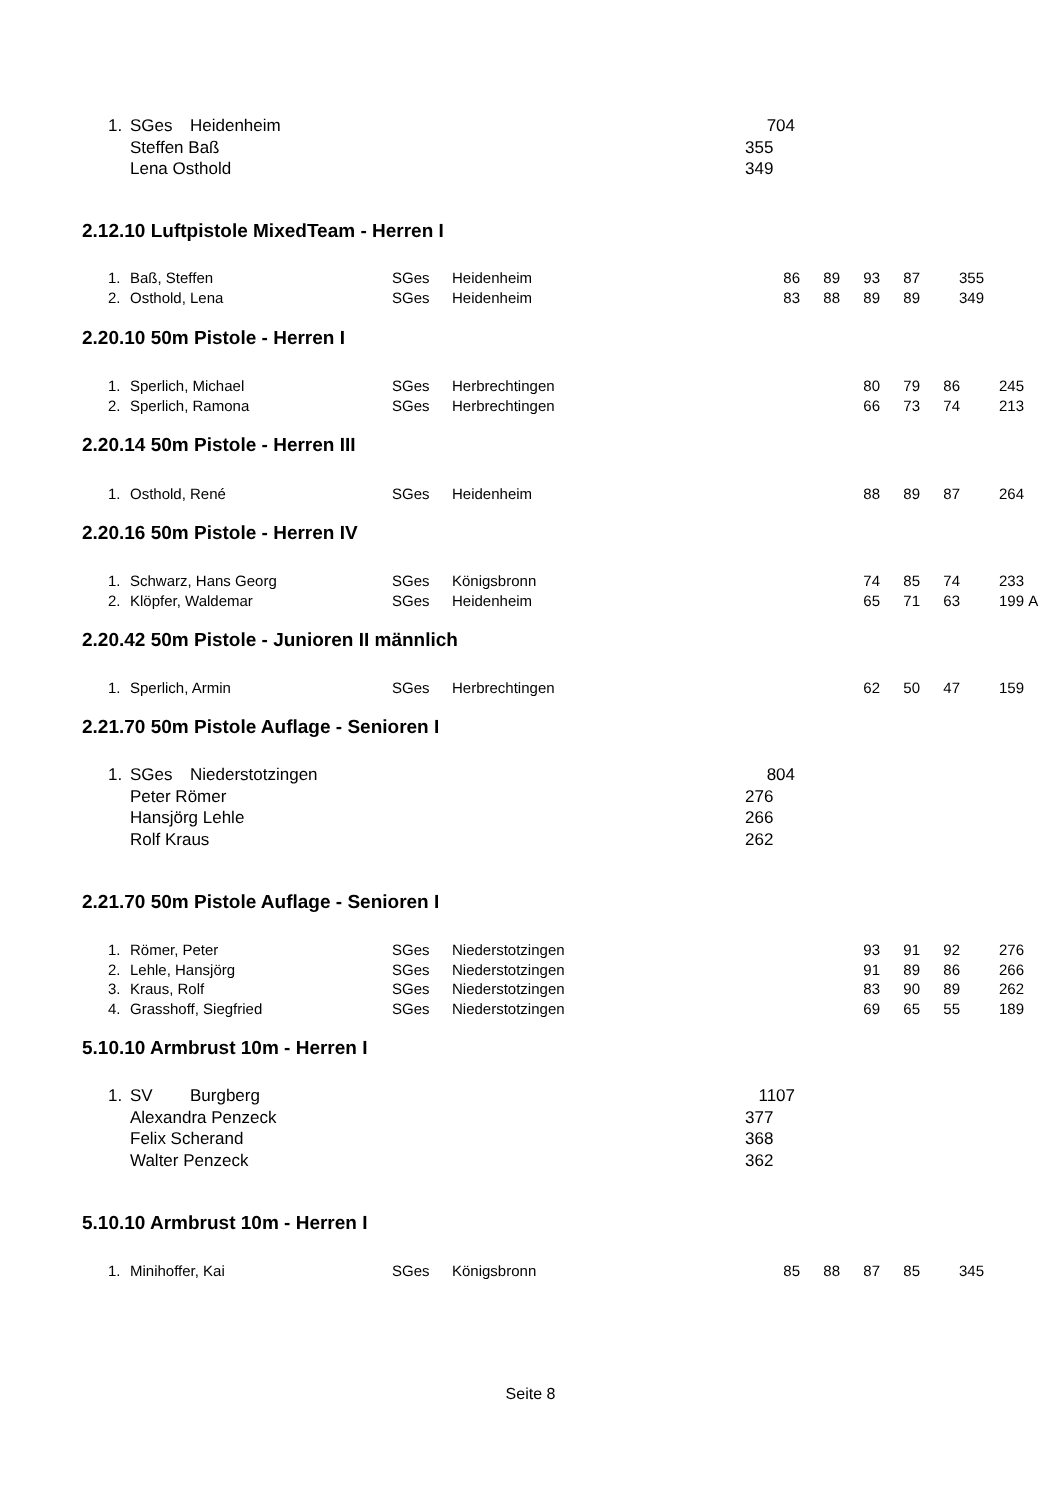| 1. | SGes | Heidenheim | 704 |
| | Steffen Baß | | 355 |
| | Lena Osthold | | 349 |
2.12.10 Luftpistole MixedTeam - Herren I
| 1. | Baß, Steffen | SGes | Heidenheim | 86 | 89 | 93 | 87 | 355 |
| 2. | Osthold, Lena | SGes | Heidenheim | 83 | 88 | 89 | 89 | 349 |
2.20.10 50m Pistole - Herren I
| 1. | Sperlich, Michael | SGes | Herbrechtingen | 80 | 79 | 86 | 245 |
| 2. | Sperlich, Ramona | SGes | Herbrechtingen | 66 | 73 | 74 | 213 |
2.20.14 50m Pistole - Herren III
| 1. | Osthold, René | SGes | Heidenheim | 88 | 89 | 87 | 264 |
2.20.16 50m Pistole - Herren IV
| 1. | Schwarz, Hans Georg | SGes | Königsbronn | 74 | 85 | 74 | 233 | |
| 2. | Klöpfer, Waldemar | SGes | Heidenheim | 65 | 71 | 63 | 199 | A |
2.20.42 50m Pistole - Junioren II männlich
| 1. | Sperlich, Armin | SGes | Herbrechtingen | 62 | 50 | 47 | 159 |
2.21.70 50m Pistole Auflage - Senioren I
| 1. | SGes | Niederstotzingen | 804 |
| | Peter Römer | | 276 |
| | Hansjörg Lehle | | 266 |
| | Rolf Kraus | | 262 |
2.21.70 50m Pistole Auflage - Senioren I
| 1. | Römer, Peter | SGes | Niederstotzingen | 93 | 91 | 92 | 276 |
| 2. | Lehle, Hansjörg | SGes | Niederstotzingen | 91 | 89 | 86 | 266 |
| 3. | Kraus, Rolf | SGes | Niederstotzingen | 83 | 90 | 89 | 262 |
| 4. | Grasshoff, Siegfried | SGes | Niederstotzingen | 69 | 65 | 55 | 189 |
5.10.10 Armbrust 10m - Herren I
| 1. | SV | Burgberg | 1107 |
| | Alexandra Penzeck | | 377 |
| | Felix Scherand | | 368 |
| | Walter Penzeck | | 362 |
5.10.10 Armbrust 10m - Herren I
| 1. | Minihoffer, Kai | SGes | Königsbronn | 85 | 88 | 87 | 85 | 345 |
Seite 8